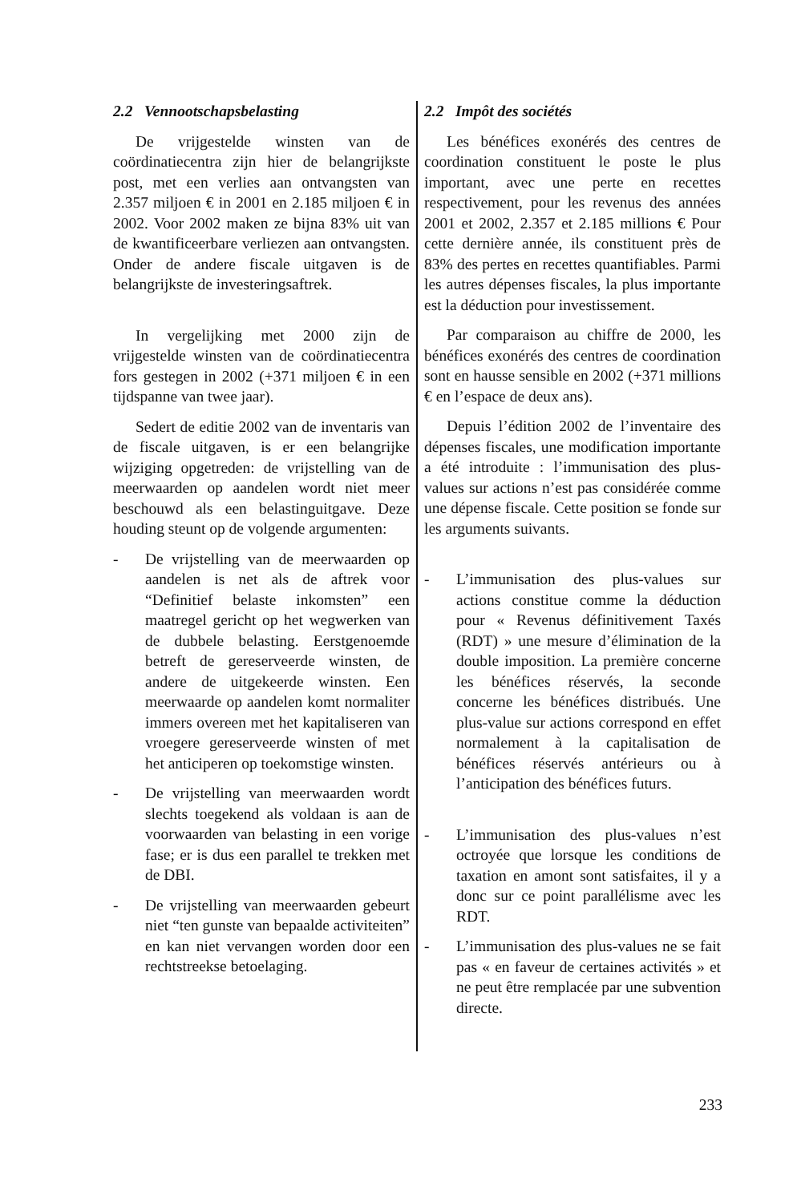2.2 Vennootschapsbelasting
De vrijgestelde winsten van de coördinatiecentra zijn hier de belangrijkste post, met een verlies aan ontvangsten van 2.357 miljoen € in 2001 en 2.185 miljoen € in 2002. Voor 2002 maken ze bijna 83% uit van de kwantificeerbare verliezen aan ontvangsten. Onder de andere fiscale uitgaven is de belangrijkste de investeringsaftrek.
In vergelijking met 2000 zijn de vrijgestelde winsten van de coördinatiecentra fors gestegen in 2002 (+371 miljoen € in een tijdspanne van twee jaar).
Sedert de editie 2002 van de inventaris van de fiscale uitgaven, is er een belangrijke wijziging opgetreden: de vrijstelling van de meerwaarden op aandelen wordt niet meer beschouwd als een belastinguitgave. Deze houding steunt op de volgende argumenten:
- De vrijstelling van de meerwaarden op aandelen is net als de aftrek voor “Definitief belaste inkomsten” een maatregel gericht op het wegwerken van de dubbele belasting. Eerstgenoemde betreft de gereserveerde winsten, de andere de uitgekeerde winsten. Een meerwaarde op aandelen komt normaliter immers overeen met het kapitaliseren van vroegere gereserveerde winsten of met het anticiperen op toekomstige winsten.
- De vrijstelling van meerwaarden wordt slechts toegekend als voldaan is aan de voorwaarden van belasting in een vorige fase; er is dus een parallel te trekken met de DBI.
- De vrijstelling van meerwaarden gebeurt niet “ten gunste van bepaalde activiteiten” en kan niet vervangen worden door een rechtstreekse betoelaging.
2.2 Impôt des sociétés
Les bénéfices exonérés des centres de coordination constituent le poste le plus important, avec une perte en recettes respectivement, pour les revenus des années 2001 et 2002, 2.357 et 2.185 millions € Pour cette dernière année, ils constituent près de 83% des pertes en recettes quantifiables. Parmi les autres dépenses fiscales, la plus importante est la déduction pour investissement.
Par comparaison au chiffre de 2000, les bénéfices exonérés des centres de coordination sont en hausse sensible en 2002 (+371 millions € en l’espace de deux ans).
Depuis l’édition 2002 de l’inventaire des dépenses fiscales, une modification importante a été introduite : l’immunisation des plus-values sur actions n’est pas considérée comme une dépense fiscale. Cette position se fonde sur les arguments suivants.
- L’immunisation des plus-values sur actions constitue comme la déduction pour « Revenus définitivement Taxés (RDT) » une mesure d’élimination de la double imposition. La première concerne les bénéfices réservés, la seconde concerne les bénéfices distribués. Une plus-value sur actions correspond en effet normalement à la capitalisation de bénéfices réservés antérieurs ou à l’anticipation des bénéfices futurs.
- L’immunisation des plus-values n’est octroyée que lorsque les conditions de taxation en amont sont satisfaites, il y a donc sur ce point parallélisme avec les RDT.
- L’immunisation des plus-values ne se fait pas « en faveur de certaines activités » et ne peut être remplacée par une subvention directe.
233